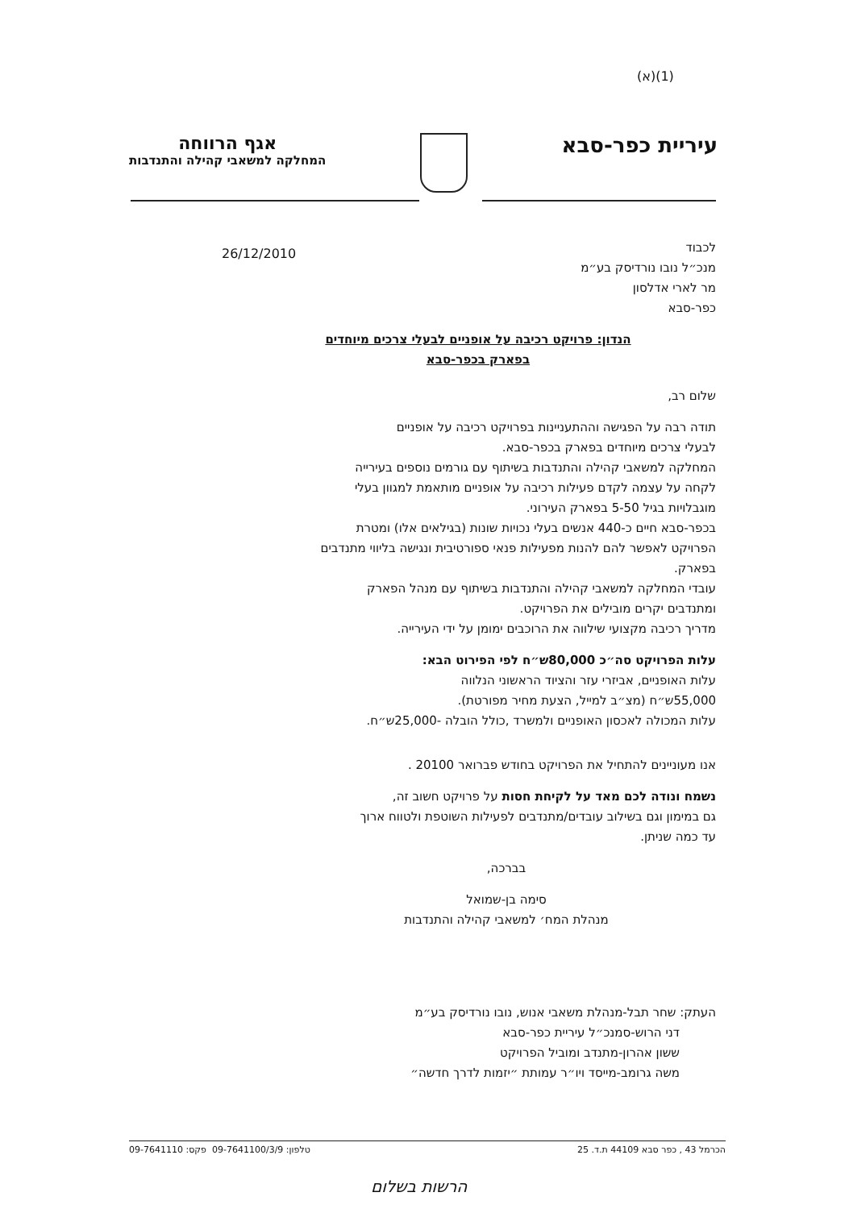(1)(א)
עיריית כפר-סבא
אגף הרווחה
המחלקה למשאבי קהילה והתנדבות
26/12/2010
לכבוד
מנכ״ל נובו נורדיסק בע״מ
מר לארי אדלסון
כפר-סבא
הנדון: פרויקט רכיבה על אופניים לבעלי צרכים מיוחדים
בפארק בכפר-סבא
שלום רב,
תודה רבה על הפגישה וההתעניינות בפרויקט רכיבה על אופניים
לבעלי צרכים מיוחדים בפארק בכפר-סבא.
המחלקה למשאבי קהילה והתנדבות בשיתוף עם גורמים נוספים בעירייה
לקחה על עצמה לקדם פעילות רכיבה על אופניים מותאמת למגוון בעלי
מוגבלויות בגיל 5-50 בפארק העירוני.
בכפר-סבא חיים כ-440 אנשים בעלי נכויות שונות (בגילאים אלו) ומטרת
הפרויקט לאפשר להם להנות מפעילות פנאי ספורטיבית ונגישה בליווי מתנדבים
בפארק.
עובדי המחלקה למשאבי קהילה והתנדבות בשיתוף עם מנהל הפארק
ומתנדבים יקרים מובילים את הפרויקט.
מדריך רכיבה מקצועי שילווה את הרוכבים ימומן על ידי העירייה.
עלות הפרויקט סה״כ 80,000ש״ח לפי הפירוט הבא:
עלות האופניים, אביזרי עזר והציוד הראשוני הנלווה
55,000ש״ח (מצ״ב למייל, הצעת מחיר מפורטת).
עלות המכולה לאכסון האופניים ולמשרד ,כולל הובלה -25,000ש״ח.
אנו מעוניינים להתחיל את הפרויקט בחודש פברואר 20100 .
נשמח ונודה לכם מאד על לקיחת חסות על פרויקט חשוב זה,
גם במימון וגם בשילוב עובדים/מתנדבים לפעילות השוטפת ולטווח ארוך
עד כמה שניתן.
בברכה,
סימה בן-שמואל
מנהלת המח׳ למשאבי קהילה והתנדבות
העתק: שחר תבל-מנהלת משאבי אנוש, נובו נורדיסק בע״מ
   דני הרוש-סמנכ״ל עיריית כפר-סבא
   ששון אהרון-מתנדב ומוביל הפרויקט
   משה גרומב-מייסד ויו״ר עמותת ״יזמות לדרך חדשה״
הכרמל 43 , כפר סבא 44109 ת.ד. 25 טלפון: 09-7641100/3/9 ‏ פקס: 09-7641110
הרשות בשלום